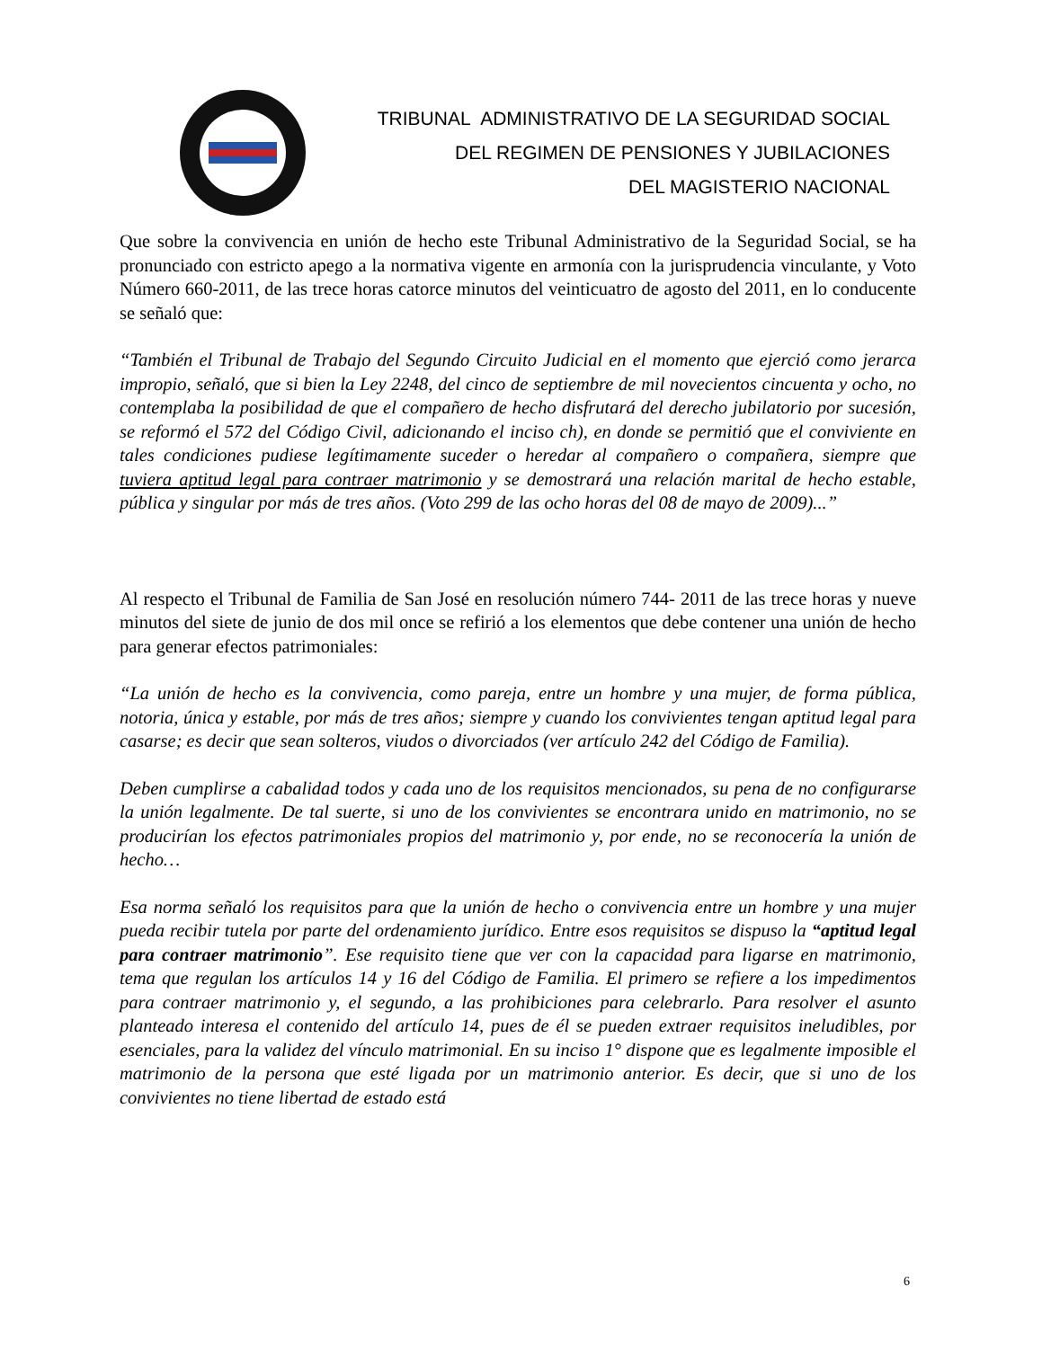TRIBUNAL ADMINISTRATIVO DE LA SEGURIDAD SOCIAL
DEL REGIMEN DE PENSIONES Y JUBILACIONES
DEL MAGISTERIO NACIONAL
Que sobre la convivencia en unión de hecho este Tribunal Administrativo de la Seguridad Social, se ha pronunciado con estricto apego a la normativa vigente en armonía con la jurisprudencia vinculante, y Voto Número 660-2011, de las trece horas catorce minutos del veinticuatro de agosto del 2011, en lo conducente se señaló que:
“También el Tribunal de Trabajo del Segundo Circuito Judicial en el momento que ejerció como jerarca impropio, señaló, que si bien la Ley 2248, del cinco de septiembre de mil novecientos cincuenta y ocho, no contemplaba la posibilidad de que el compañero de hecho disfrutará del derecho jubilatorio por sucesión, se reformó el 572 del Código Civil, adicionando el inciso ch), en donde se permitió que el conviviente en tales condiciones pudiese legítimamente suceder o heredar al compañero o compañera, siempre que tuviera aptitud legal para contraer matrimonio y se demostrará una relación marital de hecho estable, pública y singular por más de tres años. (Voto 299 de las ocho horas del 08 de mayo de 2009)...”
Al respecto el Tribunal de Familia de San José en resolución número 744- 2011 de las trece horas y nueve minutos del siete de junio de dos mil once se refirió a los elementos que debe contener una unión de hecho para generar efectos patrimoniales:
“La unión de hecho es la convivencia, como pareja, entre un hombre y una mujer, de forma pública, notoria, única y estable, por más de tres años; siempre y cuando los convivientes tengan aptitud legal para casarse; es decir que sean solteros, viudos o divorciados (ver artículo 242 del Código de Familia).
Deben cumplirse a cabalidad todos y cada uno de los requisitos mencionados, su pena de no configurarse la unión legalmente. De tal suerte, si uno de los convivientes se encontrara unido en matrimonio, no se producirían los efectos patrimoniales propios del matrimonio y, por ende, no se reconocería la unión de hecho…
Esa norma señaló los requisitos para que la unión de hecho o convivencia entre un hombre y una mujer pueda recibir tutela por parte del ordenamiento jurídico. Entre esos requisitos se dispuso la “aptitud legal para contraer matrimonio”. Ese requisito tiene que ver con la capacidad para ligarse en matrimonio, tema que regulan los artículos 14 y 16 del Código de Familia. El primero se refiere a los impedimentos para contraer matrimonio y, el segundo, a las prohibiciones para celebrarlo. Para resolver el asunto planteado interesa el contenido del artículo 14, pues de él se pueden extraer requisitos ineludibles, por esenciales, para la validez del vínculo matrimonial. En su inciso 1° dispone que es legalmente imposible el matrimonio de la persona que esté ligada por un matrimonio anterior. Es decir, que si uno de los convivientes no tiene libertad de estado está
6